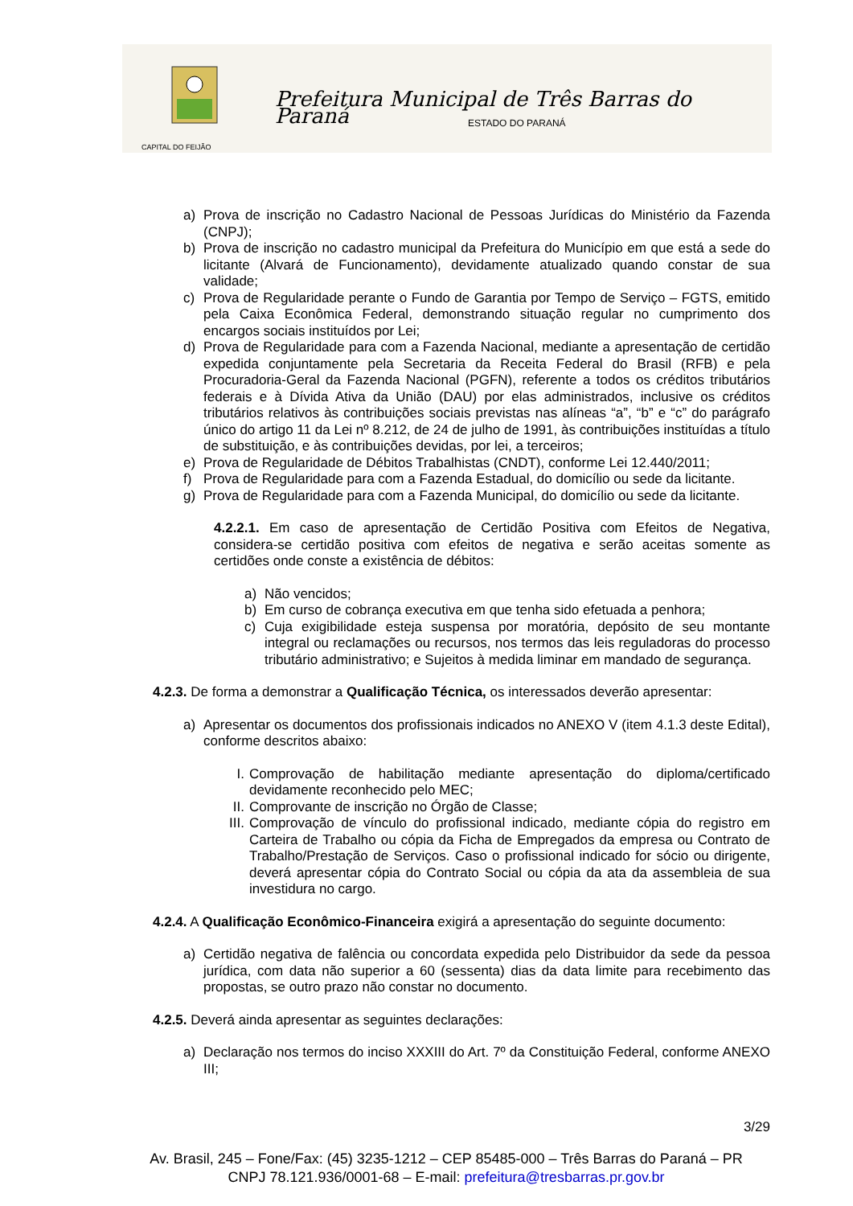Prefeitura Municipal de Três Barras do Paraná
ESTADO DO PARANÁ
CAPITAL DO FEIJÃO
a) Prova de inscrição no Cadastro Nacional de Pessoas Jurídicas do Ministério da Fazenda (CNPJ);
b) Prova de inscrição no cadastro municipal da Prefeitura do Município em que está a sede do licitante (Alvará de Funcionamento), devidamente atualizado quando constar de sua validade;
c) Prova de Regularidade perante o Fundo de Garantia por Tempo de Serviço – FGTS, emitido pela Caixa Econômica Federal, demonstrando situação regular no cumprimento dos encargos sociais instituídos por Lei;
d) Prova de Regularidade para com a Fazenda Nacional, mediante a apresentação de certidão expedida conjuntamente pela Secretaria da Receita Federal do Brasil (RFB) e pela Procuradoria-Geral da Fazenda Nacional (PGFN), referente a todos os créditos tributários federais e à Dívida Ativa da União (DAU) por elas administrados, inclusive os créditos tributários relativos às contribuições sociais previstas nas alíneas “a”, “b” e “c” do parágrafo único do artigo 11 da Lei nº 8.212, de 24 de julho de 1991, às contribuições instituídas a título de substituição, e às contribuições devidas, por lei, a terceiros;
e) Prova de Regularidade de Débitos Trabalhistas (CNDT), conforme Lei 12.440/2011;
f) Prova de Regularidade para com a Fazenda Estadual, do domicílio ou sede da licitante.
g) Prova de Regularidade para com a Fazenda Municipal, do domicílio ou sede da licitante.
4.2.2.1. Em caso de apresentação de Certidão Positiva com Efeitos de Negativa, considera-se certidão positiva com efeitos de negativa e serão aceitas somente as certidões onde conste a existência de débitos:
a) Não vencidos;
b) Em curso de cobrança executiva em que tenha sido efetuada a penhora;
c) Cuja exigibilidade esteja suspensa por moratória, depósito de seu montante integral ou reclamações ou recursos, nos termos das leis reguladoras do processo tributário administrativo; e Sujeitos à medida liminar em mandado de segurança.
4.2.3. De forma a demonstrar a Qualificação Técnica, os interessados deverão apresentar:
a) Apresentar os documentos dos profissionais indicados no ANEXO V (item 4.1.3 deste Edital), conforme descritos abaixo:
I. Comprovação de habilitação mediante apresentação do diploma/certificado devidamente reconhecido pelo MEC;
II. Comprovante de inscrição no Órgão de Classe;
III.
Comprovação de vínculo do profissional indicado, mediante cópia do registro em Carteira de Trabalho ou cópia da Ficha de Empregados da empresa ou Contrato de Trabalho/Prestação de Serviços. Caso o profissional indicado for sócio ou dirigente, deverá apresentar cópia do Contrato Social ou cópia da ata da assembleia de sua investidura no cargo.
4.2.4. A Qualificação Econômico-Financeira exigirá a apresentação do seguinte documento:
a) Certidão negativa de falência ou concordata expedida pelo Distribuidor da sede da pessoa jurídica, com data não superior a 60 (sessenta) dias da data limite para recebimento das propostas, se outro prazo não constar no documento.
4.2.5. Deverá ainda apresentar as seguintes declarações:
a) Declaração nos termos do inciso XXXIII do Art. 7º da Constituição Federal, conforme ANEXO III;
3/29
Av. Brasil, 245 – Fone/Fax: (45) 3235-1212 – CEP 85485-000 – Três Barras do Paraná – PR
CNPJ 78.121.936/0001-68 – E-mail: prefeitura@tresbarras.pr.gov.br